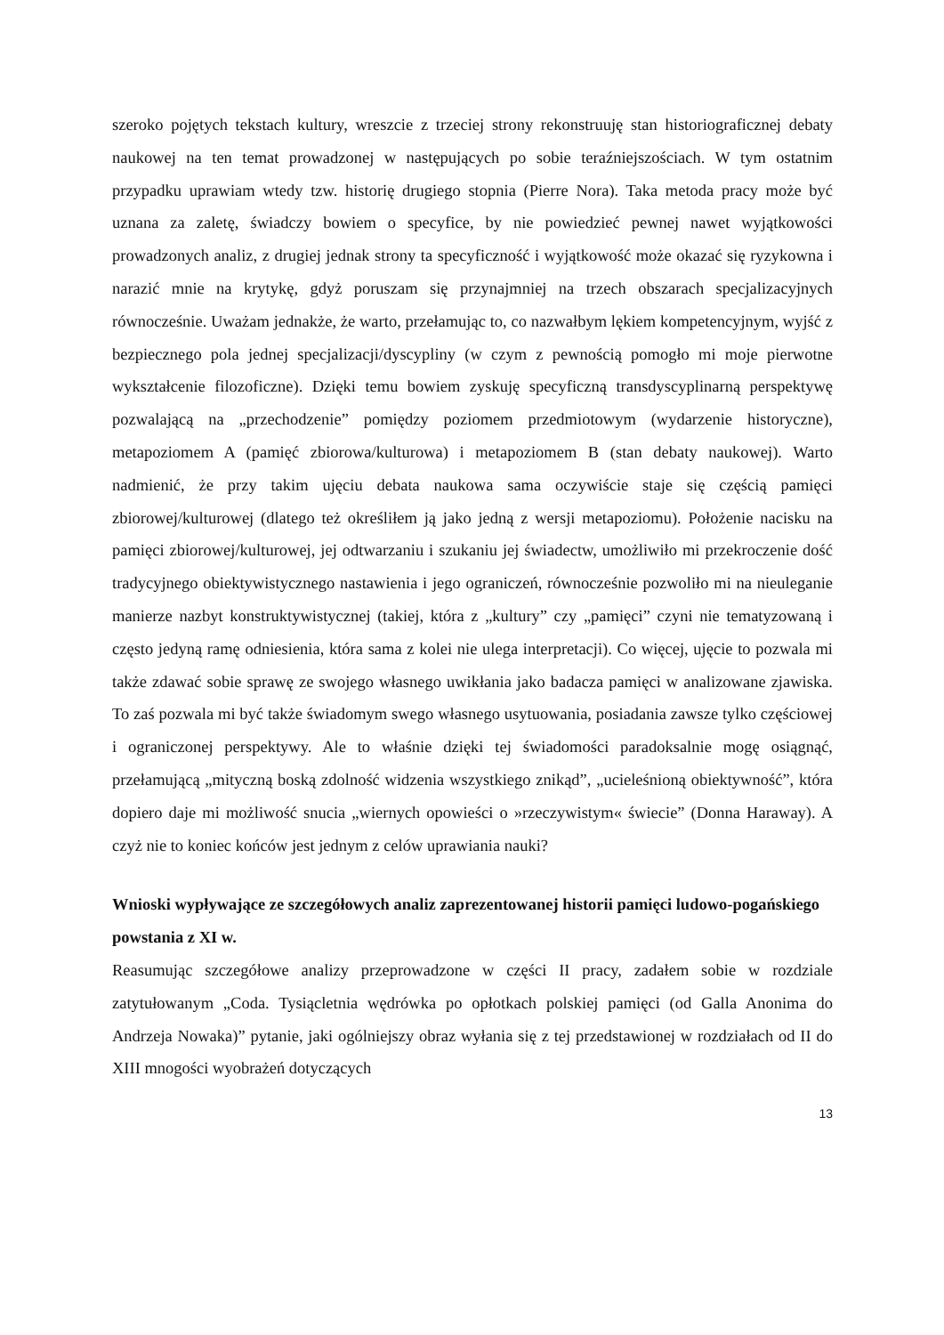szeroko pojętych tekstach kultury, wreszcie z trzeciej strony rekonstruuję stan historiograficznej debaty naukowej na ten temat prowadzonej w następujących po sobie teraźniejszościach. W tym ostatnim przypadku uprawiam wtedy tzw. historię drugiego stopnia (Pierre Nora). Taka metoda pracy może być uznana za zaletę, świadczy bowiem o specyfice, by nie powiedzieć pewnej nawet wyjątkowości prowadzonych analiz, z drugiej jednak strony ta specyficzność i wyjątkowość może okazać się ryzykowna i narazić mnie na krytykę, gdyż poruszam się przynajmniej na trzech obszarach specjalizacyjnych równocześnie. Uważam jednakże, że warto, przełamując to, co nazwałbym lękiem kompetencyjnym, wyjść z bezpiecznego pola jednej specjalizacji/dyscypliny (w czym z pewnością pomogło mi moje pierwotne wykształcenie filozoficzne). Dzięki temu bowiem zyskuję specyficzną transdyscyplinarną perspektywę pozwalającą na „przechodzenie” pomiędzy poziomem przedmiotowym (wydarzenie historyczne), metapoziomem A (pamięć zbiorowa/kulturowa) i metapoziomem B (stan debaty naukowej). Warto nadmienić, że przy takim ujęciu debata naukowa sama oczywiście staje się częścią pamięci zbiorowej/kulturowej (dlatego też określiłem ją jako jedną z wersji metapoziomu). Położenie nacisku na pamięci zbiorowej/kulturowej, jej odtwarzaniu i szukaniu jej świadectw, umożliwiło mi przekroczenie dość tradycyjnego obiektywistycznego nastawienia i jego ograniczeń, równocześnie pozwoliło mi na nieuleganie manierze nazbyt konstruktywistycznej (takiej, która z „kultury” czy „pamięci” czyni nie tematyzowaną i często jedyną ramę odniesienia, która sama z kolei nie ulega interpretacji). Co więcej, ujęcie to pozwala mi także zdawać sobie sprawę ze swojego własnego uwikłania jako badacza pamięci w analizowane zjawiska. To zaś pozwala mi być także świadomym swego własnego usytuowania, posiadania zawsze tylko częściowej i ograniczonej perspektywy. Ale to właśnie dzięki tej świadomości paradoksalnie mogę osiągnąć, przełamującą „mityczną boską zdolność widzenia wszystkiego znikąd”, „ucieleśnioną obiektywność”, która dopiero daje mi możliwość snucia „wiernych opowieści o »rzeczywistym« świecie” (Donna Haraway). A czyż nie to koniec końców jest jednym z celów uprawiania nauki?
Wnioski wypływające ze szczegółowych analiz zaprezentowanej historii pamięci ludowo-pogańskiego powstania z XI w.
Reasumując szczegółowe analizy przeprowadzone w części II pracy, zadałem sobie w rozdziale zatytułowanym „Coda. Tysiącletnia wędrówka po opłotkach polskiej pamięci (od Galla Anonima do Andrzeja Nowaka)” pytanie, jaki ogólniejszy obraz wyłania się z tej przedstawionej w rozdziałach od II do XIII mnogości wyobrażeń dotyczących
13